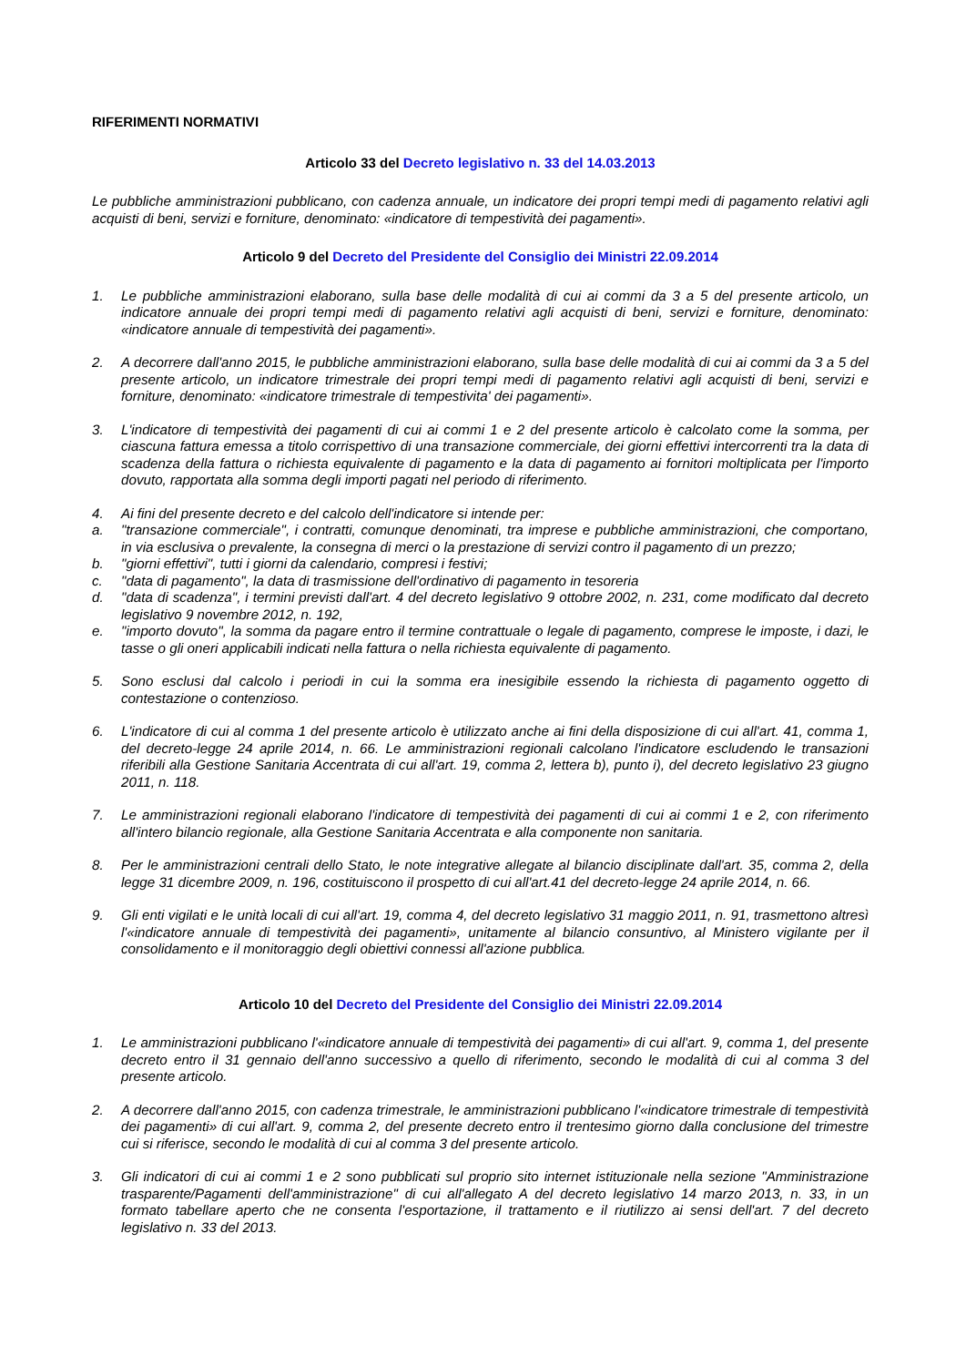RIFERIMENTI NORMATIVI
Articolo 33 del Decreto legislativo n. 33 del 14.03.2013
Le pubbliche amministrazioni pubblicano, con cadenza annuale, un indicatore dei propri tempi medi di pagamento relativi agli acquisti di beni, servizi e forniture, denominato: «indicatore di tempestività dei pagamenti».
Articolo 9 del Decreto del Presidente del Consiglio dei Ministri 22.09.2014
1. Le pubbliche amministrazioni elaborano, sulla base delle modalità di cui ai commi da 3 a 5 del presente articolo, un indicatore annuale dei propri tempi medi di pagamento relativi agli acquisti di beni, servizi e forniture, denominato: «indicatore annuale di tempestività dei pagamenti».
2. A decorrere dall'anno 2015, le pubbliche amministrazioni elaborano, sulla base delle modalità di cui ai commi da 3 a 5 del presente articolo, un indicatore trimestrale dei propri tempi medi di pagamento relativi agli acquisti di beni, servizi e forniture, denominato: «indicatore trimestrale di tempestivita' dei pagamenti».
3. L'indicatore di tempestività dei pagamenti di cui ai commi 1 e 2 del presente articolo è calcolato come la somma, per ciascuna fattura emessa a titolo corrispettivo di una transazione commerciale, dei giorni effettivi intercorrenti tra la data di scadenza della fattura o richiesta equivalente di pagamento e la data di pagamento ai fornitori moltiplicata per l'importo dovuto, rapportata alla somma degli importi pagati nel periodo di riferimento.
4. Ai fini del presente decreto e del calcolo dell'indicatore si intende per:
a. "transazione commerciale", i contratti, comunque denominati, tra imprese e pubbliche amministrazioni, che comportano, in via esclusiva o prevalente, la consegna di merci o la prestazione di servizi contro il pagamento di un prezzo;
b. "giorni effettivi", tutti i giorni da calendario, compresi i festivi;
c. "data di pagamento", la data di trasmissione dell'ordinativo di pagamento in tesoreria
d. "data di scadenza", i termini previsti dall'art. 4 del decreto legislativo 9 ottobre 2002, n. 231, come modificato dal decreto legislativo 9 novembre 2012, n. 192,
e. "importo dovuto", la somma da pagare entro il termine contrattuale o legale di pagamento, comprese le imposte, i dazi, le tasse o gli oneri applicabili indicati nella fattura o nella richiesta equivalente di pagamento.
5. Sono esclusi dal calcolo i periodi in cui la somma era inesigibile essendo la richiesta di pagamento oggetto di contestazione o contenzioso.
6. L'indicatore di cui al comma 1 del presente articolo è utilizzato anche ai fini della disposizione di cui all'art. 41, comma 1, del decreto-legge 24 aprile 2014, n. 66. Le amministrazioni regionali calcolano l'indicatore escludendo le transazioni riferibili alla Gestione Sanitaria Accentrata di cui all'art. 19, comma 2, lettera b), punto i), del decreto legislativo 23 giugno 2011, n. 118.
7. Le amministrazioni regionali elaborano l'indicatore di tempestività dei pagamenti di cui ai commi 1 e 2, con riferimento all'intero bilancio regionale, alla Gestione Sanitaria Accentrata e alla componente non sanitaria.
8. Per le amministrazioni centrali dello Stato, le note integrative allegate al bilancio disciplinate dall'art. 35, comma 2, della legge 31 dicembre 2009, n. 196, costituiscono il prospetto di cui all'art.41 del decreto-legge 24 aprile 2014, n. 66.
9. Gli enti vigilati e le unità locali di cui all'art. 19, comma 4, del decreto legislativo 31 maggio 2011, n. 91, trasmettono altresì l'«indicatore annuale di tempestività dei pagamenti», unitamente al bilancio consuntivo, al Ministero vigilante per il consolidamento e il monitoraggio degli obiettivi connessi all'azione pubblica.
Articolo 10 del Decreto del Presidente del Consiglio dei Ministri 22.09.2014
1. Le amministrazioni pubblicano l'«indicatore annuale di tempestività dei pagamenti» di cui all'art. 9, comma 1, del presente decreto entro il 31 gennaio dell'anno successivo a quello di riferimento, secondo le modalità di cui al comma 3 del presente articolo.
2. A decorrere dall'anno 2015, con cadenza trimestrale, le amministrazioni pubblicano l'«indicatore trimestrale di tempestività dei pagamenti» di cui all'art. 9, comma 2, del presente decreto entro il trentesimo giorno dalla conclusione del trimestre cui si riferisce, secondo le modalità di cui al comma 3 del presente articolo.
3. Gli indicatori di cui ai commi 1 e 2 sono pubblicati sul proprio sito internet istituzionale nella sezione "Amministrazione trasparente/Pagamenti dell'amministrazione" di cui all'allegato A del decreto legislativo 14 marzo 2013, n. 33, in un formato tabellare aperto che ne consenta l'esportazione, il trattamento e il riutilizzo ai sensi dell'art. 7 del decreto legislativo n. 33 del 2013.